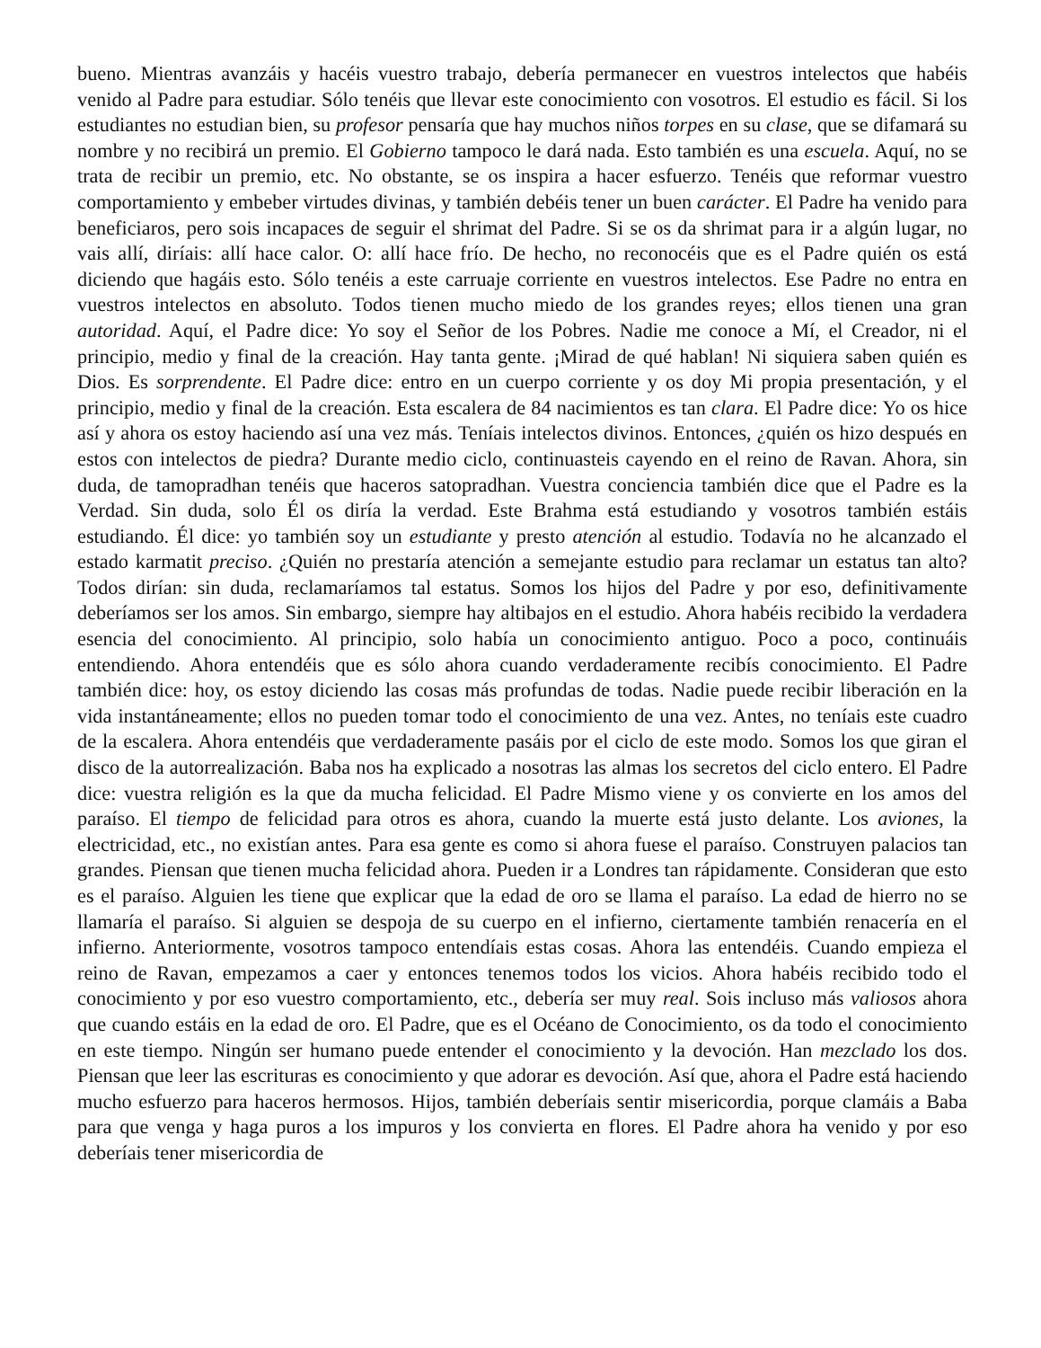bueno. Mientras avanzáis y hacéis vuestro trabajo, debería permanecer en vuestros intelectos que habéis venido al Padre para estudiar. Sólo tenéis que llevar este conocimiento con vosotros. El estudio es fácil. Si los estudiantes no estudian bien, su profesor pensaría que hay muchos niños torpes en su clase, que se difamará su nombre y no recibirá un premio. El Gobierno tampoco le dará nada. Esto también es una escuela. Aquí, no se trata de recibir un premio, etc. No obstante, se os inspira a hacer esfuerzo. Tenéis que reformar vuestro comportamiento y embeber virtudes divinas, y también debéis tener un buen carácter. El Padre ha venido para beneficiaros, pero sois incapaces de seguir el shrimat del Padre. Si se os da shrimat para ir a algún lugar, no vais allí, diríais: allí hace calor. O: allí hace frío. De hecho, no reconocéis que es el Padre quién os está diciendo que hagáis esto. Sólo tenéis a este carruaje corriente en vuestros intelectos. Ese Padre no entra en vuestros intelectos en absoluto. Todos tienen mucho miedo de los grandes reyes; ellos tienen una gran autoridad. Aquí, el Padre dice: Yo soy el Señor de los Pobres. Nadie me conoce a Mí, el Creador, ni el principio, medio y final de la creación. Hay tanta gente. ¡Mirad de qué hablan! Ni siquiera saben quién es Dios. Es sorprendente. El Padre dice: entro en un cuerpo corriente y os doy Mi propia presentación, y el principio, medio y final de la creación. Esta escalera de 84 nacimientos es tan clara. El Padre dice: Yo os hice así y ahora os estoy haciendo así una vez más. Teníais intelectos divinos. Entonces, ¿quién os hizo después en estos con intelectos de piedra? Durante medio ciclo, continuasteis cayendo en el reino de Ravan. Ahora, sin duda, de tamopradhan tenéis que haceros satopradhan. Vuestra conciencia también dice que el Padre es la Verdad. Sin duda, solo Él os diría la verdad. Este Brahma está estudiando y vosotros también estáis estudiando. Él dice: yo también soy un estudiante y presto atención al estudio. Todavía no he alcanzado el estado karmatit preciso. ¿Quién no prestaría atención a semejante estudio para reclamar un estatus tan alto? Todos dirían: sin duda, reclamaríamos tal estatus. Somos los hijos del Padre y por eso, definitivamente deberíamos ser los amos. Sin embargo, siempre hay altibajos en el estudio. Ahora habéis recibido la verdadera esencia del conocimiento. Al principio, solo había un conocimiento antiguo. Poco a poco, continuáis entendiendo. Ahora entendéis que es sólo ahora cuando verdaderamente recibís conocimiento. El Padre también dice: hoy, os estoy diciendo las cosas más profundas de todas. Nadie puede recibir liberación en la vida instantáneamente; ellos no pueden tomar todo el conocimiento de una vez. Antes, no teníais este cuadro de la escalera. Ahora entendéis que verdaderamente pasáis por el ciclo de este modo. Somos los que giran el disco de la autorrealización. Baba nos ha explicado a nosotras las almas los secretos del ciclo entero. El Padre dice: vuestra religión es la que da mucha felicidad. El Padre Mismo viene y os convierte en los amos del paraíso. El tiempo de felicidad para otros es ahora, cuando la muerte está justo delante. Los aviones, la electricidad, etc., no existían antes. Para esa gente es como si ahora fuese el paraíso. Construyen palacios tan grandes. Piensan que tienen mucha felicidad ahora. Pueden ir a Londres tan rápidamente. Consideran que esto es el paraíso. Alguien les tiene que explicar que la edad de oro se llama el paraíso. La edad de hierro no se llamaría el paraíso. Si alguien se despoja de su cuerpo en el infierno, ciertamente también renacería en el infierno. Anteriormente, vosotros tampoco entendíais estas cosas. Ahora las entendéis. Cuando empieza el reino de Ravan, empezamos a caer y entonces tenemos todos los vicios. Ahora habéis recibido todo el conocimiento y por eso vuestro comportamiento, etc., debería ser muy real. Sois incluso más valiosos ahora que cuando estáis en la edad de oro. El Padre, que es el Océano de Conocimiento, os da todo el conocimiento en este tiempo. Ningún ser humano puede entender el conocimiento y la devoción. Han mezclado los dos. Piensan que leer las escrituras es conocimiento y que adorar es devoción. Así que, ahora el Padre está haciendo mucho esfuerzo para haceros hermosos. Hijos, también deberíais sentir misericordia, porque clamáis a Baba para que venga y haga puros a los impuros y los convierta en flores. El Padre ahora ha venido y por eso deberíais tener misericordia de